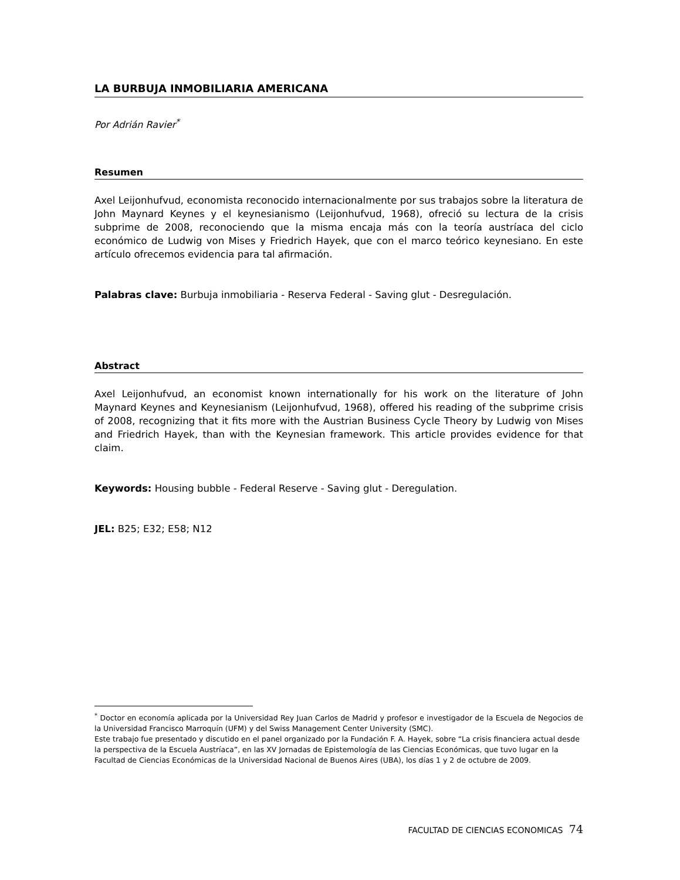LA BURBUJA INMOBILIARIA AMERICANA
Por Adrián Ravier<sup>*</sup>
Resumen
Axel Leijonhufvud, economista reconocido internacionalmente por sus trabajos sobre la literatura de John Maynard Keynes y el keynesianismo (Leijonhufvud, 1968), ofreció su lectura de la crisis subprime de 2008, reconociendo que la misma encaja más con la teoría austríaca del ciclo económico de Ludwig von Mises y Friedrich Hayek, que con el marco teórico keynesiano. En este artículo ofrecemos evidencia para tal afirmación.
Palabras clave: Burbuja inmobiliaria - Reserva Federal - Saving glut - Desregulación.
Abstract
Axel Leijonhufvud, an economist known internationally for his work on the literature of John Maynard Keynes and Keynesianism (Leijonhufvud, 1968), offered his reading of the subprime crisis of 2008, recognizing that it fits more with the Austrian Business Cycle Theory by Ludwig von Mises and Friedrich Hayek, than with the Keynesian framework. This article provides evidence for that claim.
Keywords: Housing bubble - Federal Reserve - Saving glut - Deregulation.
JEL: B25; E32; E58; N12
<sup>*</sup> Doctor en economía aplicada por la Universidad Rey Juan Carlos de Madrid y profesor e investigador de la Escuela de Negocios de la Universidad Francisco Marroquín (UFM) y del Swiss Management Center University (SMC).
Este trabajo fue presentado y discutido en el panel organizado por la Fundación F. A. Hayek, sobre “La crisis financiera actual desde la perspectiva de la Escuela Austríaca”, en las XV Jornadas de Epistemología de las Ciencias Económicas, que tuvo lugar en la Facultad de Ciencias Económicas de la Universidad Nacional de Buenos Aires (UBA), los días 1 y 2 de octubre de 2009.
FACULTAD DE CIENCIAS ECONOMICAS 74